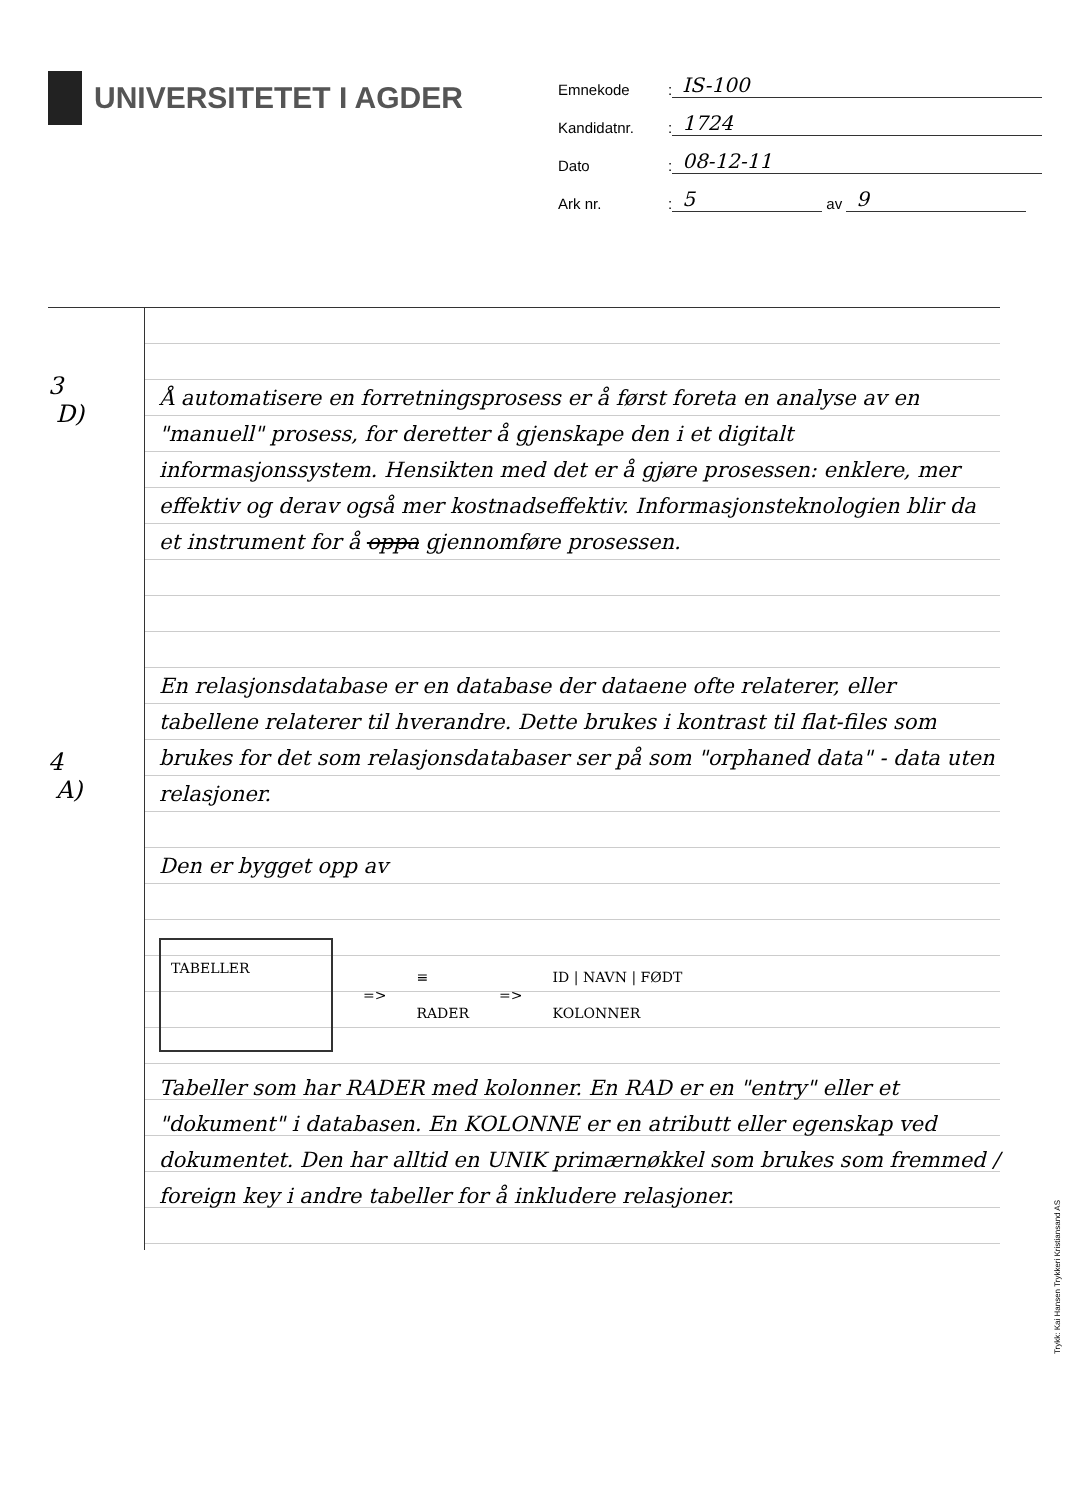UNIVERSITETET I AGDER
Emnekode: IS-100
Kandidatnr.: 1724
Dato: 08-12-11
Ark nr.: 5 av 9
3
D)
4
A)
Å automatisere en forretningsprosess er å først foreta en analyse av en "manuell" prosess, for deretter å gjenskape den i et digitalt informasjonssystem. Hensikten med det er å gjøre prosessen: enklere, mer effektiv og derav også mer kostnadseffektiv. Informasjonsteknologien blir da et instrument for å oppa gjennomføre prosessen.
En relasjonsdatabase er en database der dataene ofte relaterer, eller tabellene relaterer til hverandre. Dette brukes i kontrast til flat-files som brukes for det som relasjonsdatabaser ser på som "orphaned data" - data uten relasjoner.
Den er bygget opp av
TABELLER
=>
≡
RADER
=>
ID | NAVN | FØDT
KOLONNER
Tabeller som har RADER med kolonner. En RAD er en "entry" eller et "dokument" i databasen. En KOLONNE er en atributt eller egenskap ved dokumentet. Den har alltid en UNIK primærnøkkel som brukes som fremmed / foreign key i andre tabeller for å inkludere relasjoner.
Trykk: Kai Hansen Trykkeri Kristiansand AS